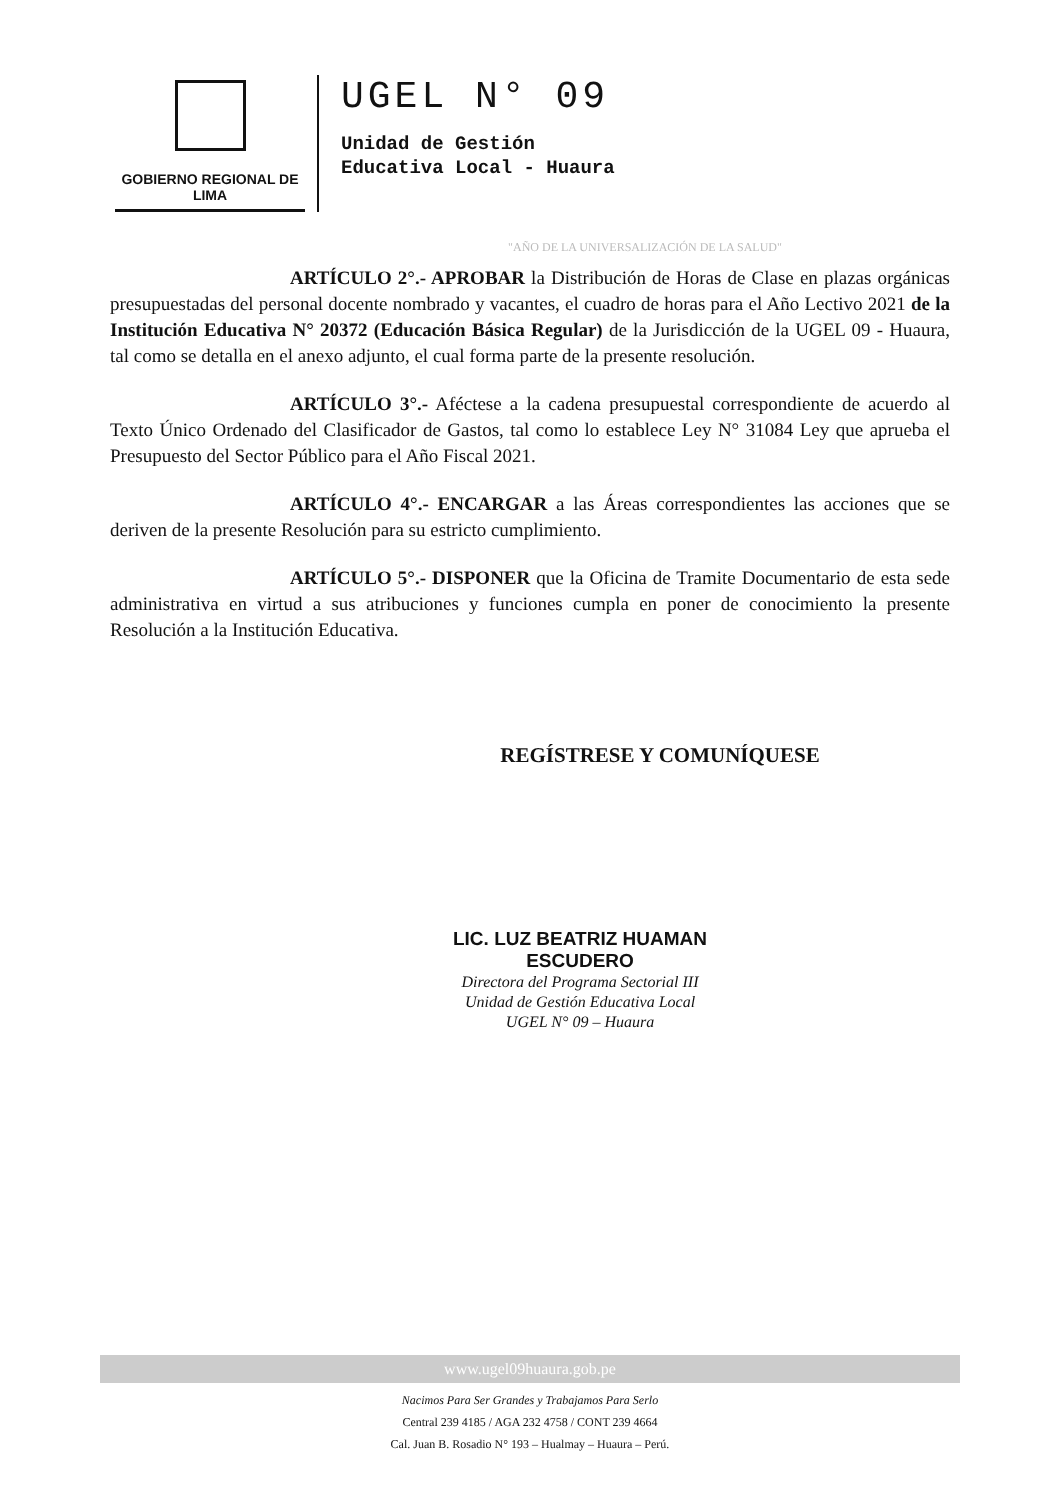GOBIERNO REGIONAL DE LIMA
UGEL N° 09
Unidad de Gestión
Educativa Local - Huaura
"AÑO DE LA UNIVERSALIZACIÓN DE LA SALUD"
ARTÍCULO 2°.- APROBAR la Distribución de Horas de Clase en plazas orgánicas presupuestadas del personal docente nombrado y vacantes, el cuadro de horas para el Año Lectivo 2021 de la Institución Educativa N° 20372 (Educación Básica Regular) de la Jurisdicción de la UGEL 09 - Huaura, tal como se detalla en el anexo adjunto, el cual forma parte de la presente resolución.
ARTÍCULO 3°.- Aféctese a la cadena presupuestal correspondiente de acuerdo al Texto Único Ordenado del Clasificador de Gastos, tal como lo establece Ley N° 31084 Ley que aprueba el Presupuesto del Sector Público para el Año Fiscal 2021.
ARTÍCULO 4°.- ENCARGAR a las Áreas correspondientes las acciones que se deriven de la presente Resolución para su estricto cumplimiento.
ARTÍCULO 5°.- DISPONER que la Oficina de Tramite Documentario de esta sede administrativa en virtud a sus atribuciones y funciones cumpla en poner de conocimiento la presente Resolución a la Institución Educativa.
REGÍSTRESE Y COMUNÍQUESE
LIC. LUZ BEATRIZ HUAMAN ESCUDERO
Directora del Programa Sectorial III
Unidad de Gestión Educativa Local
UGEL N° 09 – Huaura
www.ugel09huaura.gob.pe
Nacimos Para Ser Grandes y Trabajamos Para Serlo
Central 239 4185 / AGA 232 4758 / CONT 239 4664
Cal. Juan B. Rosadio N° 193 – Hualmay – Huaura – Perú.